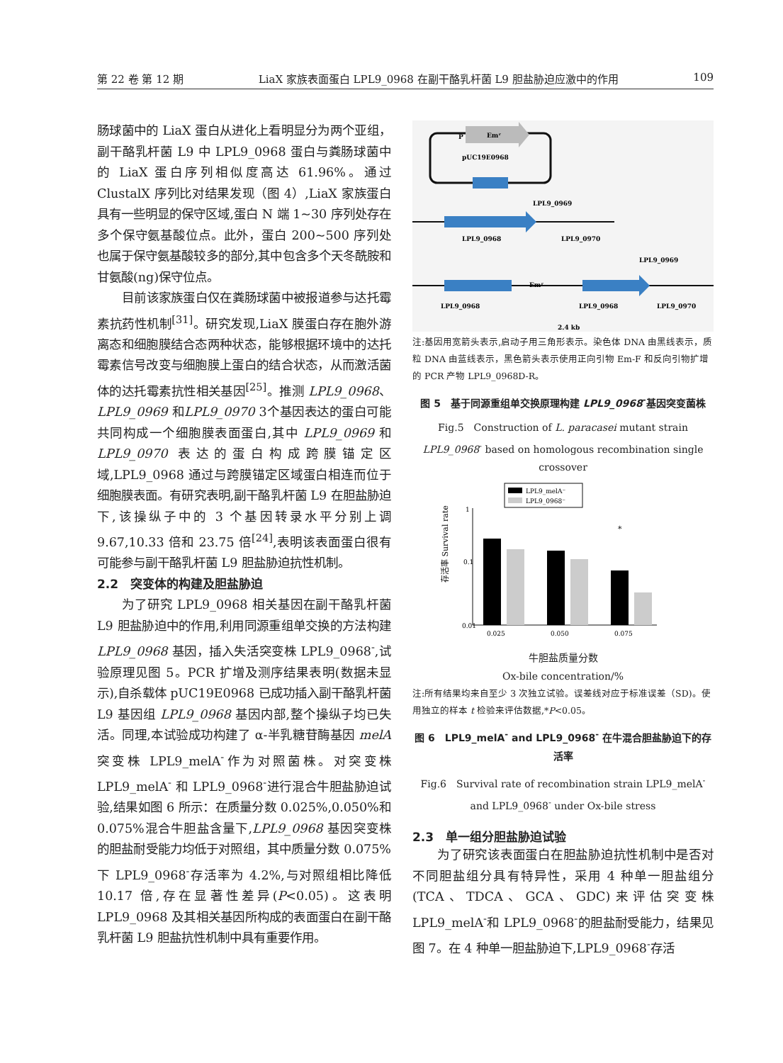第 22 卷 第 12 期 LiaX 家族表面蛋白 LPL9_0968 在副干酪乳杆菌 L9 胆盐胁迫应激中的作用 109
肠球菌中的 LiaX 蛋白从进化上看明显分为两个亚组，副干酪乳杆菌 L9 中 LPL9_0968 蛋白与粪肠球菌中的 LiaX 蛋白序列相似度高达 61.96%。通过 ClustalX 序列比对结果发现（图 4）,LiaX 家族蛋白具有一些明显的保守区域,蛋白 N 端 1~30 序列处存在多个保守氨基酸位点。此外，蛋白 200~500 序列处也属于保守氨基酸较多的部分,其中包含多个天冬酰胺和甘氨酸(ng)保守位点。
目前该家族蛋白仅在粪肠球菌中被报道参与达托霉素抗药性机制<sup>[31]</sup>。研究发现,LiaX 膜蛋白存在胞外游离态和细胞膜结合态两种状态，能够根据环境中的达托霉素信号改变与细胞膜上蛋白的结合状态，从而激活菌体的达托霉素抗性相关基因<sup>[25]</sup>。推测 LPL9_0968、LPL9_0969 和LPL9_0970 3个基因表达的蛋白可能共同构成一个细胞膜表面蛋白,其中 LPL9_0969 和 LPL9_0970 表达的蛋白构成跨膜锚定区域,LPL9_0968 通过与跨膜锚定区域蛋白相连而位于细胞膜表面。有研究表明,副干酪乳杆菌 L9 在胆盐胁迫下,该操纵子中的 3 个基因转录水平分别上调 9.67,10.33 倍和 23.75 倍<sup>[24]</sup>,表明该表面蛋白很有可能参与副干酪乳杆菌 L9 胆盐胁迫抗性机制。
2.2　突变体的构建及胆盐胁迫
为了研究 LPL9_0968 相关基因在副干酪乳杆菌 L9 胆盐胁迫中的作用,利用同源重组单交换的方法构建 LPL9_0968 基因，插入失活突变株 LPL9_0968<sup>-</sup>,试验原理见图 5。PCR 扩增及测序结果表明(数据未显示),自杀载体 pUC19E0968 已成功插入副干酪乳杆菌 L9 基因组 LPL9_0968 基因内部,整个操纵子均已失活。同理,本试验成功构建了 α-半乳糖苷酶基因 melA 突变株 LPL9_melA<sup>-</sup>作为对照菌株。对突变株 LPL9_melA<sup>-</sup> 和 LPL9_0968<sup>-</sup>进行混合牛胆盐胁迫试验,结果如图 6 所示：在质量分数 0.025%,0.050%和 0.075%混合牛胆盐含量下,LPL9_0968 基因突变株的胆盐耐受能力均低于对照组，其中质量分数 0.075%下 LPL9_0968<sup>-</sup>存活率为 4.2%,与对照组相比降低 10.17 倍,存在显著性差异(P<0.05)。这表明 LPL9_0968 及其相关基因所构成的表面蛋白在副干酪乳杆菌 L9 胆盐抗性机制中具有重要作用。
P
Emʳ
pUC19E0968
LPL9_0968
LPL9_0969
LPL9_0970
Emʳ
LPL9_0968
LPL9_0968
LPL9_0969
LPL9_0970
2.4 kb
注:基因用宽箭头表示,启动子用三角形表示。染色体 DNA 由黑线表示，质粒 DNA 由蓝线表示，黑色箭头表示使用正向引物 Em-F 和反向引物扩增的 PCR 产物 LPL9_0968D-R。
图 5　基于同源重组单交换原理构建 LPL9_0968<sup>-</sup>基因突变菌株
Fig.5　Construction of L. paracasei mutant strain LPL9_0968<sup>-</sup> based on homologous recombination single crossover
LPL9_melA⁻
LPL9_0968⁻
0.01
0.1
1
*
0.025
0.050
0.075
存活率 Survival rate
牛胆盐质量分数
Ox-bile concentration/%
注:所有结果均来自至少 3 次独立试验。误差线对应于标准误差（SD)。使用独立的样本 t 检验来评估数据,*P<0.05。
图 6　LPL9_melA<sup>-</sup> and LPL9_0968<sup>-</sup> 在牛混合胆盐胁迫下的存活率
Fig.6　Survival rate of recombination strain LPL9_melA<sup>-</sup> and LPL9_0968<sup>-</sup> under Ox-bile stress
2.3　单一组分胆盐胁迫试验
为了研究该表面蛋白在胆盐胁迫抗性机制中是否对不同胆盐组分具有特异性，采用 4 种单一胆盐组分(TCA、TDCA、GCA、GDC)来评估突变株 LPL9_melA<sup>-</sup>和 LPL9_0968<sup>-</sup>的胆盐耐受能力，结果见图 7。在 4 种单一胆盐胁迫下,LPL9_0968<sup>-</sup>存活